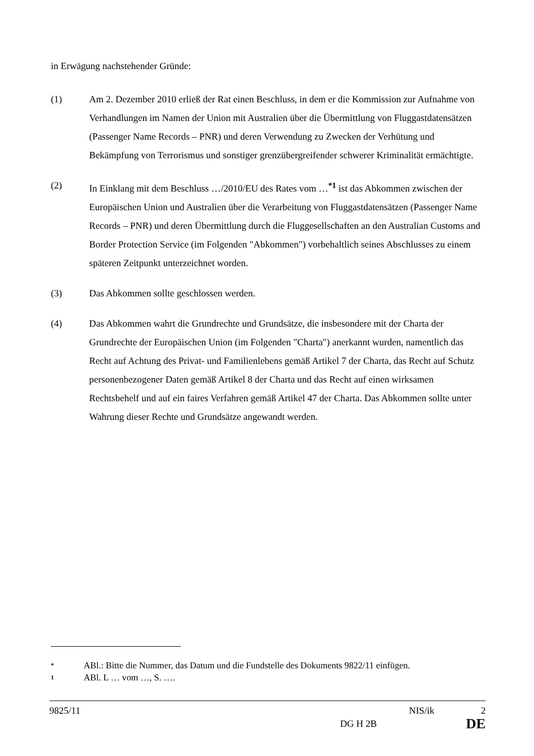in Erwägung nachstehender Gründe:
(1) Am 2. Dezember 2010 erließ der Rat einen Beschluss, in dem er die Kommission zur Aufnahme von Verhandlungen im Namen der Union mit Australien über die Übermittlung von Fluggastdatensätzen (Passenger Name Records – PNR) und deren Verwendung zu Zwecken der Verhütung und Bekämpfung von Terrorismus und sonstiger grenzübergreifender schwerer Kriminalität ermächtigte.
(2) In Einklang mit dem Beschluss …/2010/EU des Rates vom …<sup>*1</sup> ist das Abkommen zwischen der Europäischen Union und Australien über die Verarbeitung von Fluggastdatensätzen (Passenger Name Records – PNR) und deren Übermittlung durch die Fluggesellschaften an den Australian Customs and Border Protection Service (im Folgenden "Abkommen") vorbehaltlich seines Abschlusses zu einem späteren Zeitpunkt unterzeichnet worden.
(3) Das Abkommen sollte geschlossen werden.
(4) Das Abkommen wahrt die Grundrechte und Grundsätze, die insbesondere mit der Charta der Grundrechte der Europäischen Union (im Folgenden "Charta") anerkannt wurden, namentlich das Recht auf Achtung des Privat- und Familienlebens gemäß Artikel 7 der Charta, das Recht auf Schutz personenbezogener Daten gemäß Artikel 8 der Charta und das Recht auf einen wirksamen Rechtsbehelf und auf ein faires Verfahren gemäß Artikel 47 der Charta. Das Abkommen sollte unter Wahrung dieser Rechte und Grundsätze angewandt werden.
* ABl.: Bitte die Nummer, das Datum und die Fundstelle des Dokuments 9822/11 einfügen.
1 ABl. L … vom …, S. ….
9825/11 NIS/ik 2
DG H 2B DE